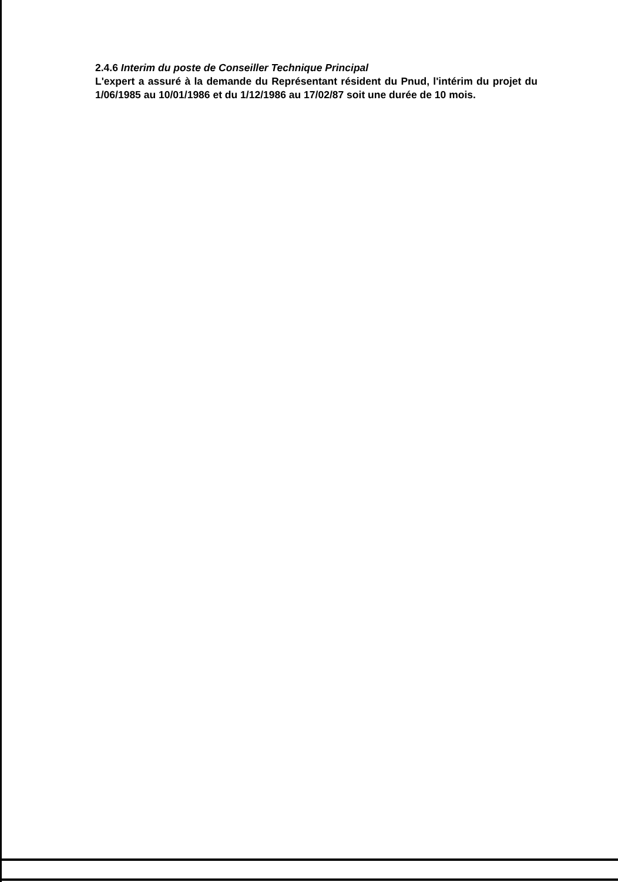2.4.6 Interim du poste de Conseiller Technique Principal
L'expert a assuré à la demande du Représentant résident du Pnud, l'intérim du projet du 1/06/1985 au 10/01/1986 et du 1/12/1986 au 17/02/87 soit une durée de 10 mois.